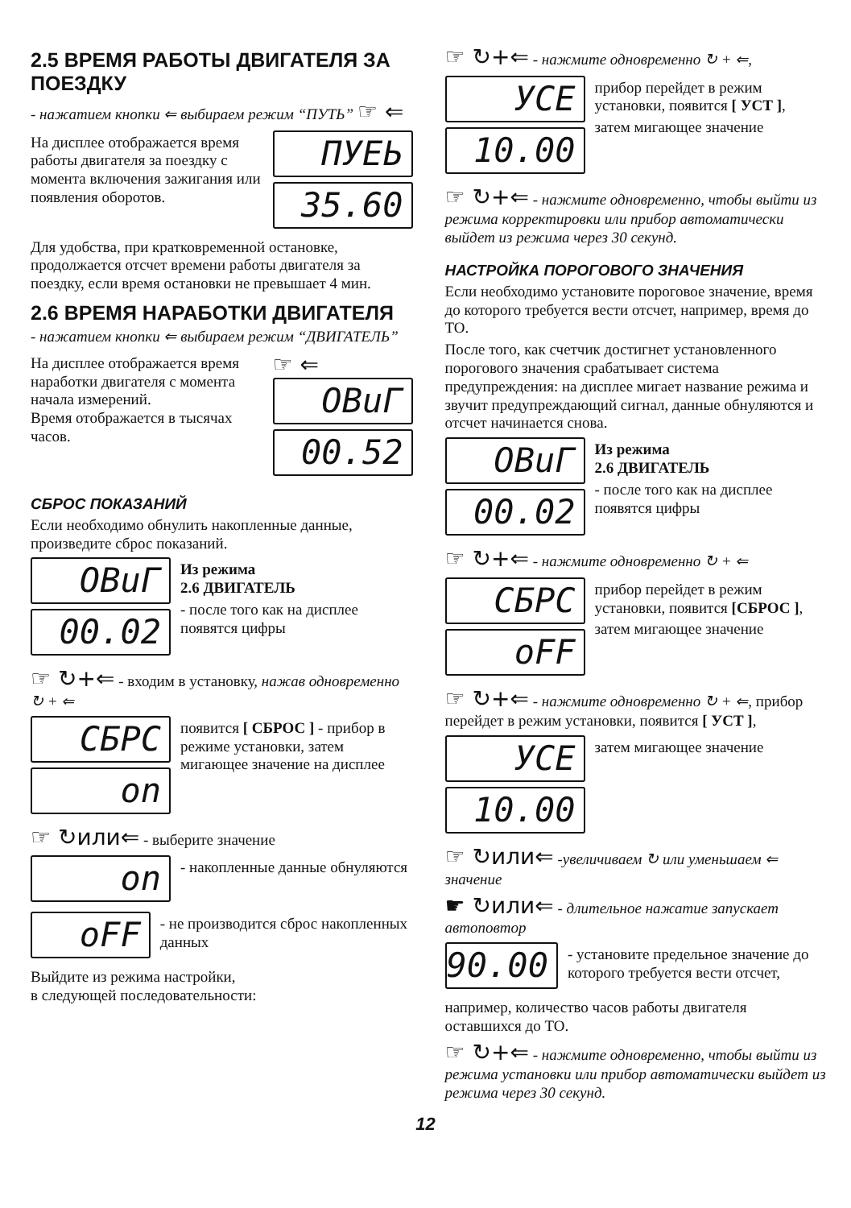2.5 ВРЕМЯ РАБОТЫ ДВИГАТЕЛЯ ЗА ПОЕЗДКУ
- нажатием кнопки ⇐ выбираем режим “ПУТЬ” ☞ ⇐
На дисплее отображается время работы двигателя за поездку с момента включения зажигания или появления оборотов.
ПУЕЬ
35.60
Для удобства, при кратковременной остановке, продолжается отсчет времени работы двигателя за поездку, если время остановки не превышает 4 мин.
2.6 ВРЕМЯ НАРАБОТКИ ДВИГАТЕЛЯ
- нажатием кнопки ⇐ выбираем режим “ДВИГАТЕЛЬ”
На дисплее отображается время наработки двигателя с момента начала измерений.
Время отображается в тысячах часов.
☞ ⇐
ОВuГ
00.52
СБРОС ПОКАЗАНИЙ
Если необходимо обнулить накопленные данные, произведите сброс показаний.
ОВuГ
00.02
Из режима
2.6 ДВИГАТЕЛЬ
- после того как на дисплее появятся цифры
☞ ↻+⇐ - входим в установку, нажав одновременно ↻ + ⇐
СБРС
on
появится [ СБРОС ] - прибор в режиме установки, затем мигающее значение на дисплее
☞ ↻или⇐ - выберите значение
on
- накопленные данные обнуляются
oFF
- не производится сброс накопленных данных
Выйдите из режима настройки,
в следующей последовательности:
☞ ↻+⇐ - нажмите одновременно ↻ + ⇐,
УСЕ
10.00
прибор перейдет в режим установки, появится [ УСТ ],
затем мигающее значение
☞ ↻+⇐ - нажмите одновременно, чтобы выйти из режима корректировки или прибор автоматически выйдет из режима через 30 секунд.
НАСТРОЙКА ПОРОГОВОГО ЗНАЧЕНИЯ
Если необходимо установите пороговое значение, время до которого требуется вести отсчет, например, время до ТО.
После того, как счетчик достигнет установленного порогового значения срабатывает система предупреждения: на дисплее мигает название режима и звучит предупреждающий сигнал, данные обнуляются и отсчет начинается снова.
ОВuГ
00.02
Из режима
2.6 ДВИГАТЕЛЬ
- после того как на дисплее появятся цифры
☞ ↻+⇐ - нажмите одновременно ↻ + ⇐
СБРС
oFF
прибор перейдет в режим установки, появится [СБРОС ],
затем мигающее значение
☞ ↻+⇐ - нажмите одновременно ↻ + ⇐, прибор перейдет в режим установки, появится [ УСТ ],
УСЕ
10.00
затем мигающее значение
☞ ↻или⇐ -увеличиваем ↻ или уменьшаем ⇐ значение
☛ ↻или⇐ - длительное нажатие запускает автоповтор
90.00
- установите предельное значение до которого требуется вести отсчет,
например, количество часов работы двигателя оставшихся до ТО.
☞ ↻+⇐ - нажмите одновременно, чтобы выйти из режима установки или прибор автоматически выйдет из режима через 30 секунд.
12